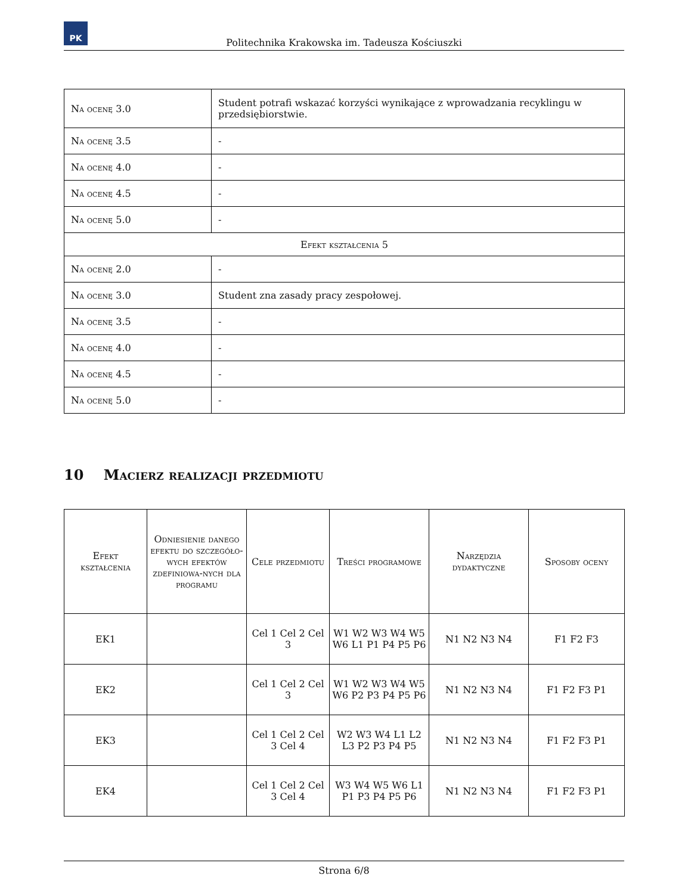PK
Politechnika Krakowska im. Tadeusza Kościuszki
| Na ocenę 3.0 | Student potrafi wskazać korzyści wynikające z wprowadzania recyklingu w przedsiębiorstwie. |
| Na ocenę 3.5 | - |
| Na ocenę 4.0 | - |
| Na ocenę 4.5 | - |
| Na ocenę 5.0 | - |
| Efekt kształcenia 5 | |
| Na ocenę 2.0 | - |
| Na ocenę 3.0 | Student zna zasady pracy zespołowej. |
| Na ocenę 3.5 | - |
| Na ocenę 4.0 | - |
| Na ocenę 4.5 | - |
| Na ocenę 5.0 | - |
10 Macierz realizacji przedmiotu
| Efekt kształcenia | Odniesienie danego efektu do szczegóło-wych efektów zdefiniowa-nych dla programu | Cele przedmiotu | Treści programowe | Narzędzia dydaktyczne | Sposoby oceny |
| --- | --- | --- | --- | --- | --- |
| EK1 | | Cel 1 Cel 2 Cel 3 | W1 W2 W3 W4 W5 W6 L1 P1 P4 P5 P6 | N1 N2 N3 N4 | F1 F2 F3 |
| EK2 | | Cel 1 Cel 2 Cel 3 | W1 W2 W3 W4 W5 W6 P2 P3 P4 P5 P6 | N1 N2 N3 N4 | F1 F2 F3 P1 |
| EK3 | | Cel 1 Cel 2 Cel 3 Cel 4 | W2 W3 W4 L1 L2 L3 P2 P3 P4 P5 | N1 N2 N3 N4 | F1 F2 F3 P1 |
| EK4 | | Cel 1 Cel 2 Cel 3 Cel 4 | W3 W4 W5 W6 L1 P1 P3 P4 P5 P6 | N1 N2 N3 N4 | F1 F2 F3 P1 |
Strona 6/8